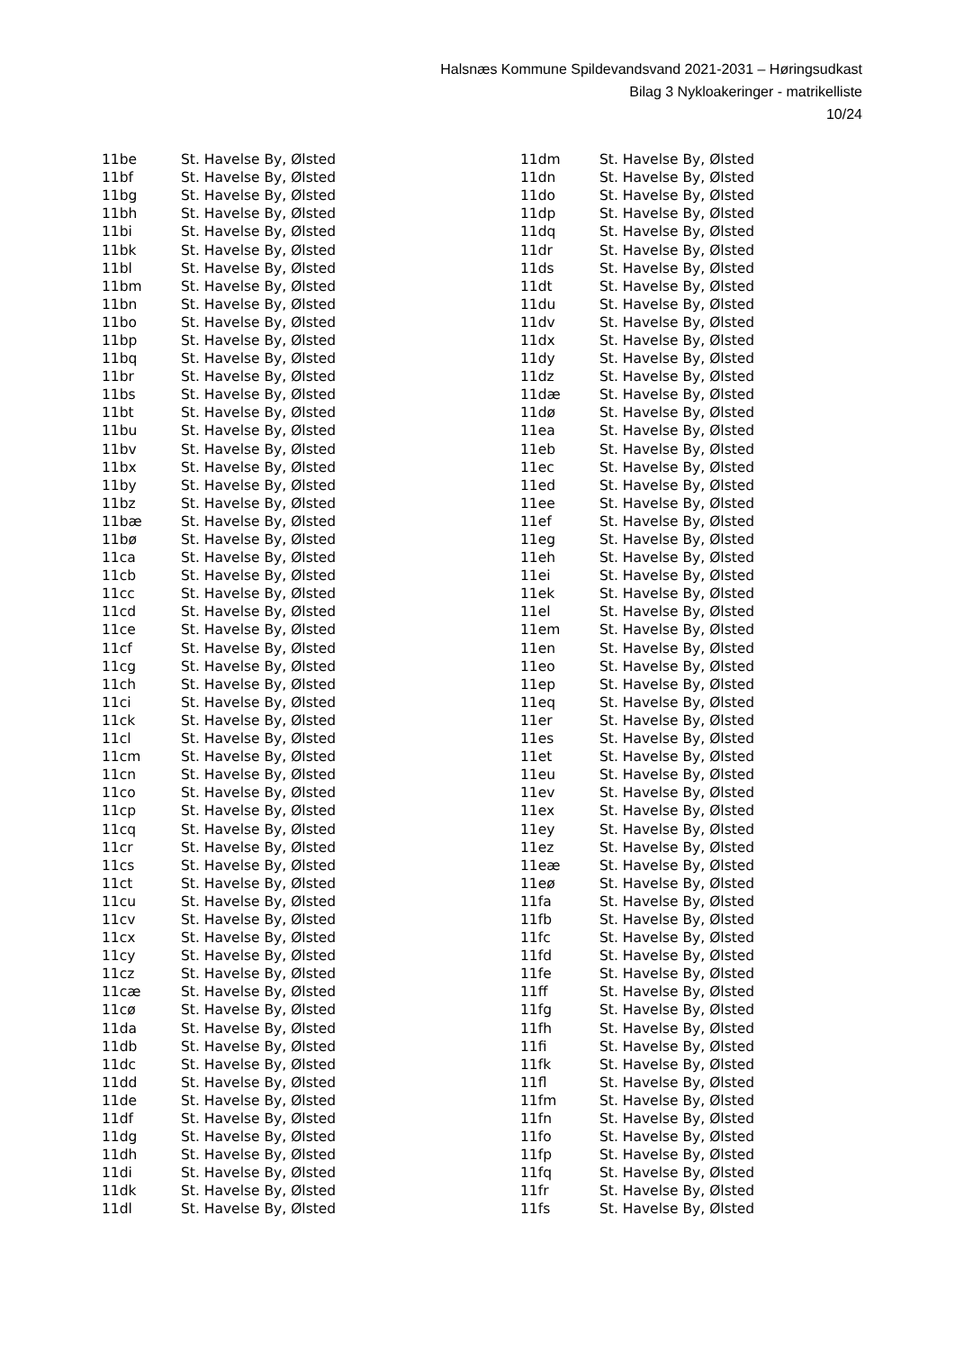Halsnæs Kommune Spildevandsvand 2021-2031 – Høringsudkast
Bilag 3 Nykloakeringer - matrikelliste
10/24
| 11be | St. Havelse By, Ølsted |
| 11bf | St. Havelse By, Ølsted |
| 11bg | St. Havelse By, Ølsted |
| 11bh | St. Havelse By, Ølsted |
| 11bi | St. Havelse By, Ølsted |
| 11bk | St. Havelse By, Ølsted |
| 11bl | St. Havelse By, Ølsted |
| 11bm | St. Havelse By, Ølsted |
| 11bn | St. Havelse By, Ølsted |
| 11bo | St. Havelse By, Ølsted |
| 11bp | St. Havelse By, Ølsted |
| 11bq | St. Havelse By, Ølsted |
| 11br | St. Havelse By, Ølsted |
| 11bs | St. Havelse By, Ølsted |
| 11bt | St. Havelse By, Ølsted |
| 11bu | St. Havelse By, Ølsted |
| 11bv | St. Havelse By, Ølsted |
| 11bx | St. Havelse By, Ølsted |
| 11by | St. Havelse By, Ølsted |
| 11bz | St. Havelse By, Ølsted |
| 11bæ | St. Havelse By, Ølsted |
| 11bø | St. Havelse By, Ølsted |
| 11ca | St. Havelse By, Ølsted |
| 11cb | St. Havelse By, Ølsted |
| 11cc | St. Havelse By, Ølsted |
| 11cd | St. Havelse By, Ølsted |
| 11ce | St. Havelse By, Ølsted |
| 11cf | St. Havelse By, Ølsted |
| 11cg | St. Havelse By, Ølsted |
| 11ch | St. Havelse By, Ølsted |
| 11ci | St. Havelse By, Ølsted |
| 11ck | St. Havelse By, Ølsted |
| 11cl | St. Havelse By, Ølsted |
| 11cm | St. Havelse By, Ølsted |
| 11cn | St. Havelse By, Ølsted |
| 11co | St. Havelse By, Ølsted |
| 11cp | St. Havelse By, Ølsted |
| 11cq | St. Havelse By, Ølsted |
| 11cr | St. Havelse By, Ølsted |
| 11cs | St. Havelse By, Ølsted |
| 11ct | St. Havelse By, Ølsted |
| 11cu | St. Havelse By, Ølsted |
| 11cv | St. Havelse By, Ølsted |
| 11cx | St. Havelse By, Ølsted |
| 11cy | St. Havelse By, Ølsted |
| 11cz | St. Havelse By, Ølsted |
| 11cæ | St. Havelse By, Ølsted |
| 11cø | St. Havelse By, Ølsted |
| 11da | St. Havelse By, Ølsted |
| 11db | St. Havelse By, Ølsted |
| 11dc | St. Havelse By, Ølsted |
| 11dd | St. Havelse By, Ølsted |
| 11de | St. Havelse By, Ølsted |
| 11df | St. Havelse By, Ølsted |
| 11dg | St. Havelse By, Ølsted |
| 11dh | St. Havelse By, Ølsted |
| 11di | St. Havelse By, Ølsted |
| 11dk | St. Havelse By, Ølsted |
| 11dl | St. Havelse By, Ølsted |
| 11dm | St. Havelse By, Ølsted |
| 11dn | St. Havelse By, Ølsted |
| 11do | St. Havelse By, Ølsted |
| 11dp | St. Havelse By, Ølsted |
| 11dq | St. Havelse By, Ølsted |
| 11dr | St. Havelse By, Ølsted |
| 11ds | St. Havelse By, Ølsted |
| 11dt | St. Havelse By, Ølsted |
| 11du | St. Havelse By, Ølsted |
| 11dv | St. Havelse By, Ølsted |
| 11dx | St. Havelse By, Ølsted |
| 11dy | St. Havelse By, Ølsted |
| 11dz | St. Havelse By, Ølsted |
| 11dæ | St. Havelse By, Ølsted |
| 11dø | St. Havelse By, Ølsted |
| 11ea | St. Havelse By, Ølsted |
| 11eb | St. Havelse By, Ølsted |
| 11ec | St. Havelse By, Ølsted |
| 11ed | St. Havelse By, Ølsted |
| 11ee | St. Havelse By, Ølsted |
| 11ef | St. Havelse By, Ølsted |
| 11eg | St. Havelse By, Ølsted |
| 11eh | St. Havelse By, Ølsted |
| 11ei | St. Havelse By, Ølsted |
| 11ek | St. Havelse By, Ølsted |
| 11el | St. Havelse By, Ølsted |
| 11em | St. Havelse By, Ølsted |
| 11en | St. Havelse By, Ølsted |
| 11eo | St. Havelse By, Ølsted |
| 11ep | St. Havelse By, Ølsted |
| 11eq | St. Havelse By, Ølsted |
| 11er | St. Havelse By, Ølsted |
| 11es | St. Havelse By, Ølsted |
| 11et | St. Havelse By, Ølsted |
| 11eu | St. Havelse By, Ølsted |
| 11ev | St. Havelse By, Ølsted |
| 11ex | St. Havelse By, Ølsted |
| 11ey | St. Havelse By, Ølsted |
| 11ez | St. Havelse By, Ølsted |
| 11eæ | St. Havelse By, Ølsted |
| 11eø | St. Havelse By, Ølsted |
| 11fa | St. Havelse By, Ølsted |
| 11fb | St. Havelse By, Ølsted |
| 11fc | St. Havelse By, Ølsted |
| 11fd | St. Havelse By, Ølsted |
| 11fe | St. Havelse By, Ølsted |
| 11ff | St. Havelse By, Ølsted |
| 11fg | St. Havelse By, Ølsted |
| 11fh | St. Havelse By, Ølsted |
| 11fi | St. Havelse By, Ølsted |
| 11fk | St. Havelse By, Ølsted |
| 11fl | St. Havelse By, Ølsted |
| 11fm | St. Havelse By, Ølsted |
| 11fn | St. Havelse By, Ølsted |
| 11fo | St. Havelse By, Ølsted |
| 11fp | St. Havelse By, Ølsted |
| 11fq | St. Havelse By, Ølsted |
| 11fr | St. Havelse By, Ølsted |
| 11fs | St. Havelse By, Ølsted |